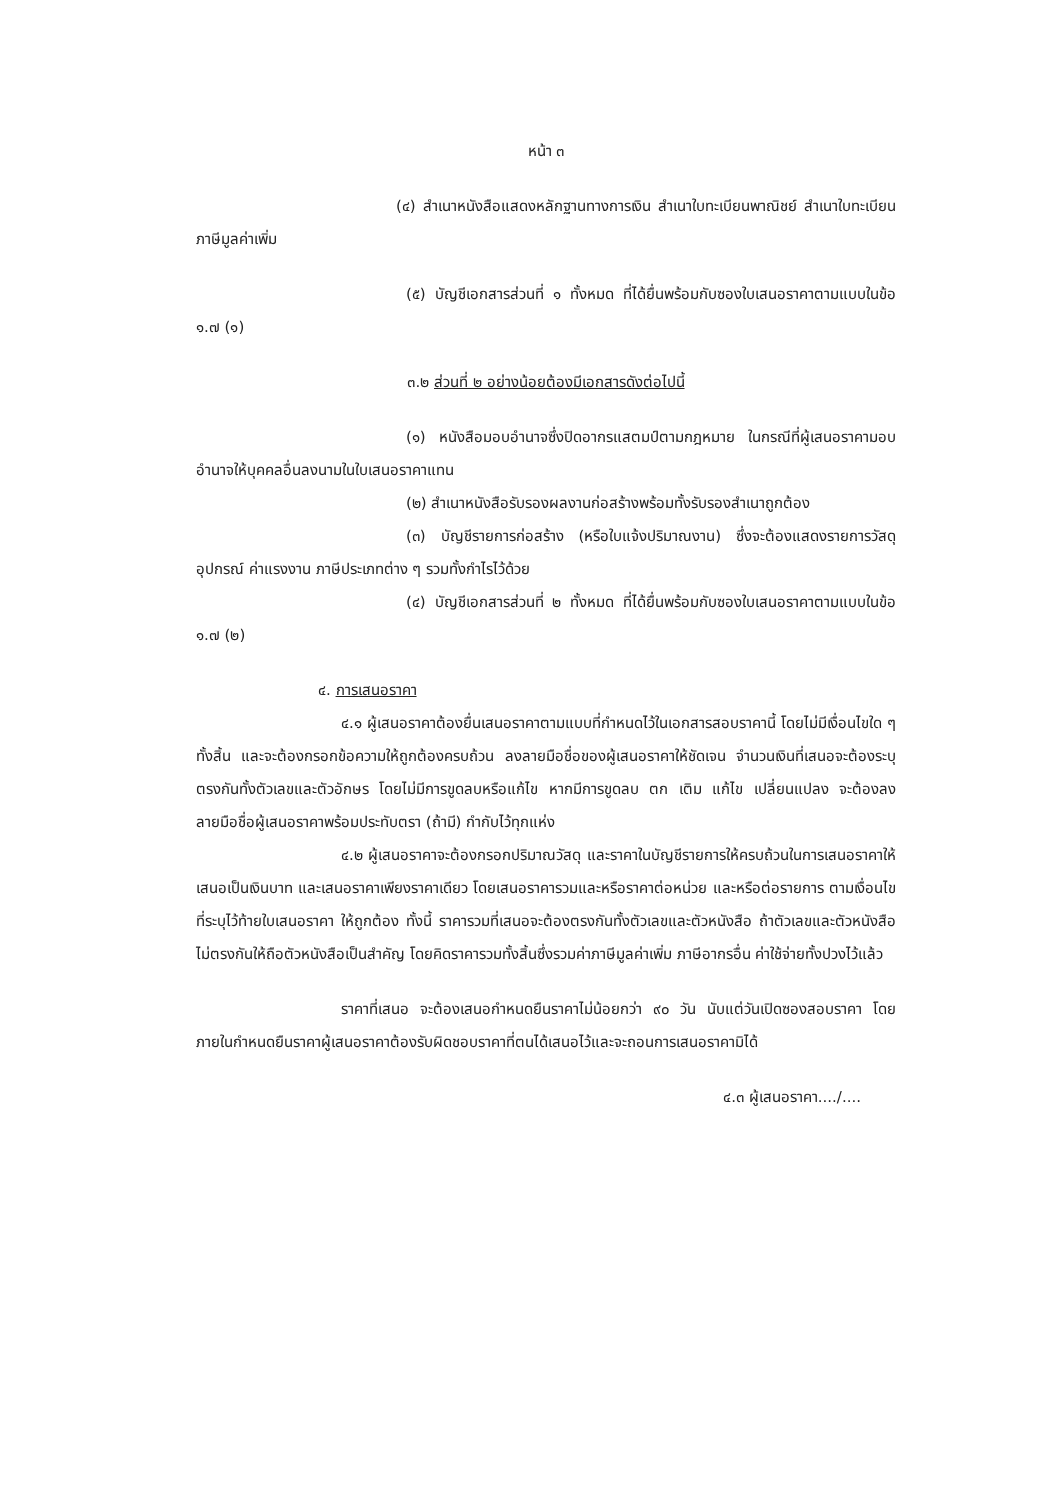หน้า ๓
(๔) สำเนาหนังสือแสดงหลักฐานทางการเงิน สำเนาใบทะเบียนพาณิชย์ สำเนาใบทะเบียนภาษีมูลค่าเพิ่ม
(๕) บัญชีเอกสารส่วนที่ ๑ ทั้งหมด ที่ได้ยื่นพร้อมกับซองใบเสนอราคาตามแบบในข้อ ๑.๗ (๑)
๓.๒ ส่วนที่ ๒ อย่างน้อยต้องมีเอกสารดังต่อไปนี้
(๑) หนังสือมอบอำนาจซึ่งปิดอากรแสตมป์ตามกฎหมาย ในกรณีที่ผู้เสนอราคามอบอำนาจให้บุคคลอื่นลงนามในใบเสนอราคาแทน
(๒) สำเนาหนังสือรับรองผลงานก่อสร้างพร้อมทั้งรับรองสำเนาถูกต้อง
(๓) บัญชีรายการก่อสร้าง (หรือใบแจ้งปริมาณงาน) ซึ่งจะต้องแสดงรายการวัสดุอุปกรณ์ ค่าแรงงาน ภาษีประเภทต่าง ๆ รวมทั้งกำไรไว้ด้วย
(๔) บัญชีเอกสารส่วนที่ ๒ ทั้งหมด ที่ได้ยื่นพร้อมกับซองใบเสนอราคาตามแบบในข้อ ๑.๗ (๒)
๔. การเสนอราคา
๔.๑ ผู้เสนอราคาต้องยื่นเสนอราคาตามแบบที่กำหนดไว้ในเอกสารสอบราคานี้ โดยไม่มีเงื่อนไขใด ๆ ทั้งสิ้น และจะต้องกรอกข้อความให้ถูกต้องครบถ้วน ลงลายมือชื่อของผู้เสนอราคาให้ชัดเจน จำนวนเงินที่เสนอจะต้องระบุตรงกันทั้งตัวเลขและตัวอักษร โดยไม่มีการขูดลบหรือแก้ไข หากมีการขูดลบ ตก เติม แก้ไข เปลี่ยนแปลง จะต้องลงลายมือชื่อผู้เสนอราคาพร้อมประทับตรา (ถ้ามี) กำกับไว้ทุกแห่ง
๔.๒ ผู้เสนอราคาจะต้องกรอกปริมาณวัสดุ และราคาในบัญชีรายการให้ครบถ้วนในการเสนอราคาให้เสนอเป็นเงินบาท และเสนอราคาเพียงราคาเดียว โดยเสนอราคารวมและหรือราคาต่อหน่วย และหรือต่อรายการ ตามเงื่อนไขที่ระบุไว้ท้ายใบเสนอราคา ให้ถูกต้อง ทั้งนี้ ราคารวมที่เสนอจะต้องตรงกันทั้งตัวเลขและตัวหนังสือ ถ้าตัวเลขและตัวหนังสือไม่ตรงกันให้ถือตัวหนังสือเป็นสำคัญ โดยคิดราคารวมทั้งสิ้นซึ่งรวมค่าภาษีมูลค่าเพิ่ม ภาษีอากรอื่น ค่าใช้จ่ายทั้งปวงไว้แล้ว
ราคาที่เสนอ จะต้องเสนอกำหนดยืนราคาไม่น้อยกว่า ๙๐ วัน นับแต่วันเปิดซองสอบราคา โดยภายในกำหนดยืนราคาผู้เสนอราคาต้องรับผิดชอบราคาที่ตนได้เสนอไว้และจะถอนการเสนอราคามิได้
๔.๓ ผู้เสนอราคา..../....